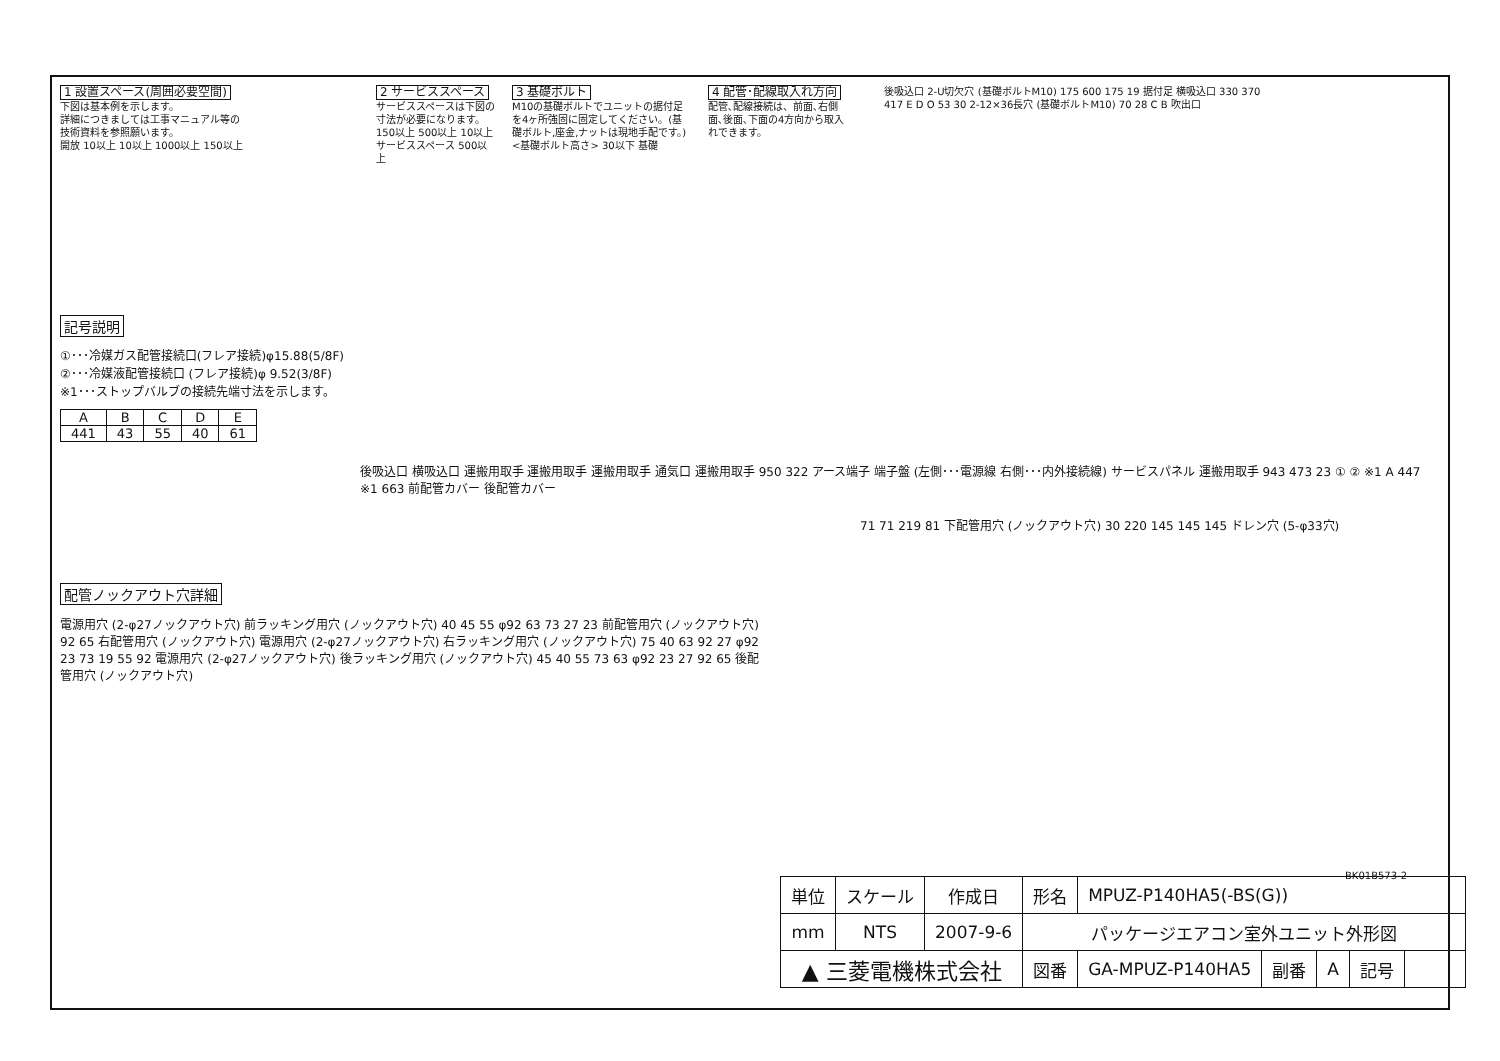1 設置スペース(周囲必要空間)
下図は基本例を示します。
詳細につきましては工事マニュアル等の
技術資料を参照願います。
開放 10以上 10以上 1000以上 150以上
2 サービススペース
サービススペースは下図の寸法が必要になります。
150以上 500以上 10以上 サービススペース 500以上
3 基礎ボルト
M10の基礎ボルトでユニットの据付足を4ヶ所強固に固定してください。(基礎ボルト,座金,ナットは現地手配です。)
<基礎ボルト高さ> 30以下 基礎
4 配管･配線取入れ方向
配管､配線接続は、前面､右側面､後面､下面の4方向から取入れできます。
後吸込口 2-U切欠穴 (基礎ボルトM10) 175 600 175 19 据付足 横吸込口 330 370 417 E D O 53 30 2-12×36長穴 (基礎ボルトM10) 70 28 C B 吹出口
記号説明
①･･･冷媒ガス配管接続口(フレア接続)φ15.88(5/8F)
②･･･冷媒液配管接続口 (フレア接続)φ 9.52(3/8F)
※1･･･ストップバルブの接続先端寸法を示します。
| A | B | C | D | E |
| --- | --- | --- | --- | --- |
| 441 | 43 | 55 | 40 | 61 |
後吸込口 横吸込口 運搬用取手 運搬用取手 運搬用取手 通気口 運搬用取手 950 322 アース端子 端子盤 (左側･･･電源線 右側･･･内外接続線) サービスパネル 運搬用取手 943 473 23 ① ② ※1 A 447 ※1 663 前配管カバー 後配管カバー
71 71 219 81 下配管用穴 (ノックアウト穴) 30 220 145 145 145 ドレン穴 (5-φ33穴)
配管ノックアウト穴詳細
電源用穴 (2-φ27ノックアウト穴) 前ラッキング用穴 (ノックアウト穴) 40 45 55 φ92 63 73 27 23 前配管用穴 (ノックアウト穴) 92 65 右配管用穴 (ノックアウト穴) 電源用穴 (2-φ27ノックアウト穴) 右ラッキング用穴 (ノックアウト穴) 75 40 63 92 27 φ92 23 73 19 55 92 電源用穴 (2-φ27ノックアウト穴) 後ラッキング用穴 (ノックアウト穴) 45 40 55 73 63 φ92 23 27 92 65 後配管用穴 (ノックアウト穴)
BK01B573-2
| 単位 | スケール | 作成日 | 形名 | MPUZ-P140HA5(-BS(G)) | | | | |
| mm | NTS | 2007-9-6 | パッケージエアコン室外ユニット外形図 | | | | | |
| ▲ 三菱電機株式会社 | | | 図番 | GA-MPUZ-P140HA5 | 副番 | A | 記号 | |